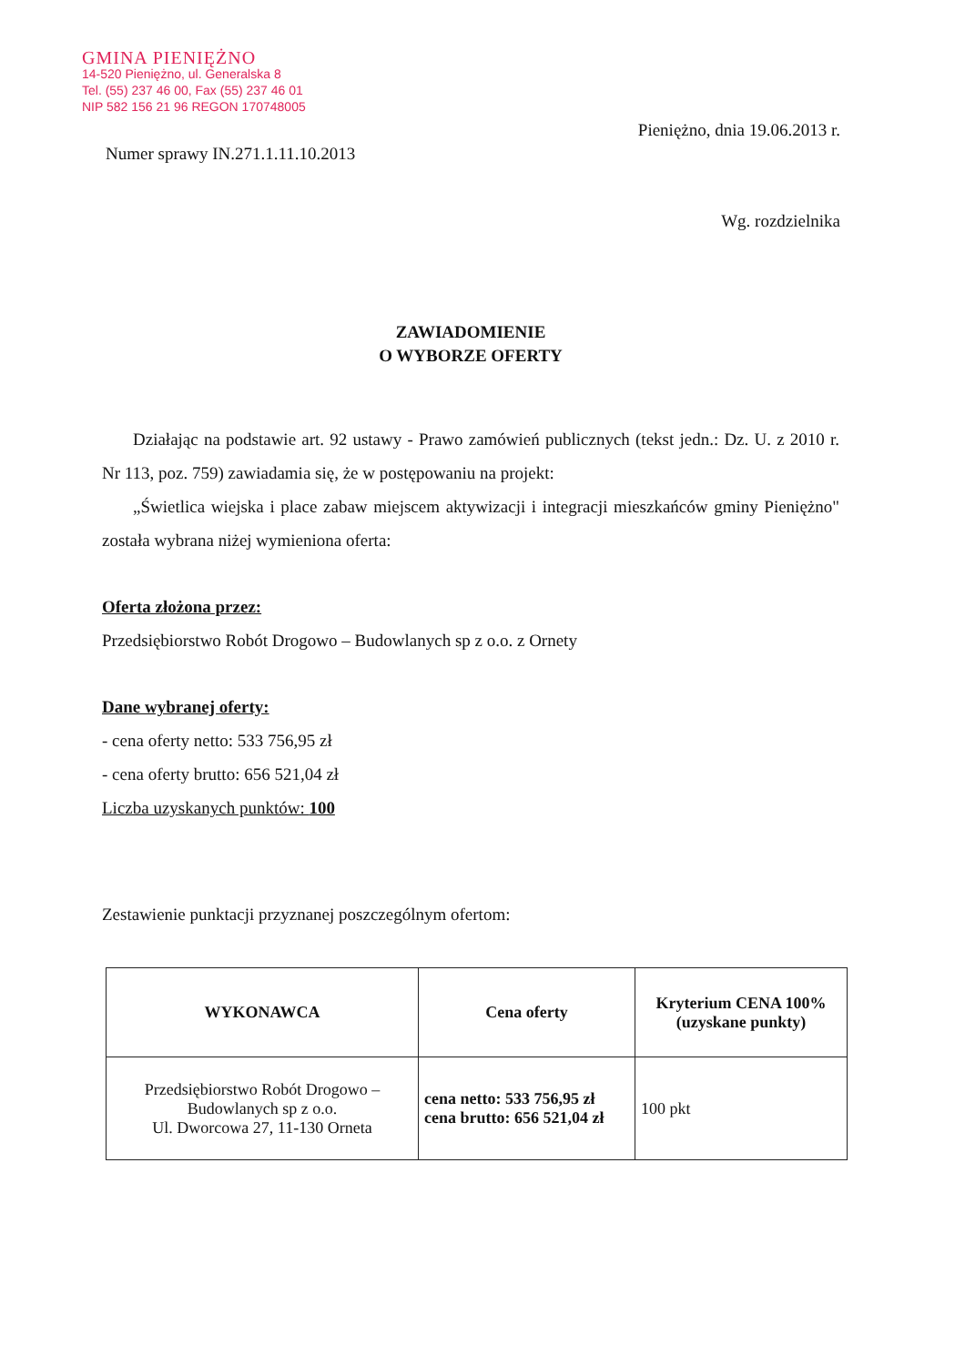GMINA PIENIĘŻNO
14-520 Pieniężno, ul. Generalska 8
Tel. (55) 237 46 00, Fax (55) 237 46 01
NIP 582 156 21 96 REGON 170748005
Pieniężno, dnia 19.06.2013 r.
Numer sprawy IN.271.1.11.10.2013
Wg. rozdzielnika
ZAWIADOMIENIE
O WYBORZE OFERTY
Działając na podstawie art. 92 ustawy - Prawo zamówień publicznych (tekst jedn.: Dz. U. z 2010 r. Nr 113, poz. 759) zawiadamia się, że w postępowaniu na projekt:
„Świetlica wiejska i place zabaw miejscem aktywizacji i integracji mieszkańców gminy Pieniężno" została wybrana niżej wymieniona oferta:
Oferta złożona przez:
Przedsiębiorstwo Robót Drogowo – Budowlanych sp z o.o. z Ornety
Dane wybranej oferty:
- cena oferty netto: 533 756,95 zł
- cena oferty brutto: 656 521,04 zł
Liczba uzyskanych punktów: 100
Zestawienie punktacji przyznanej poszczególnym ofertom:
| WYKONAWCA | Cena oferty | Kryterium CENA 100% (uzyskane punkty) |
| --- | --- | --- |
| Przedsiębiorstwo Robót Drogowo – Budowlanych sp z o.o. Ul. Dworcowa 27, 11-130 Orneta | cena netto: 533 756,95 zł cena brutto: 656 521,04 zł | 100 pkt |